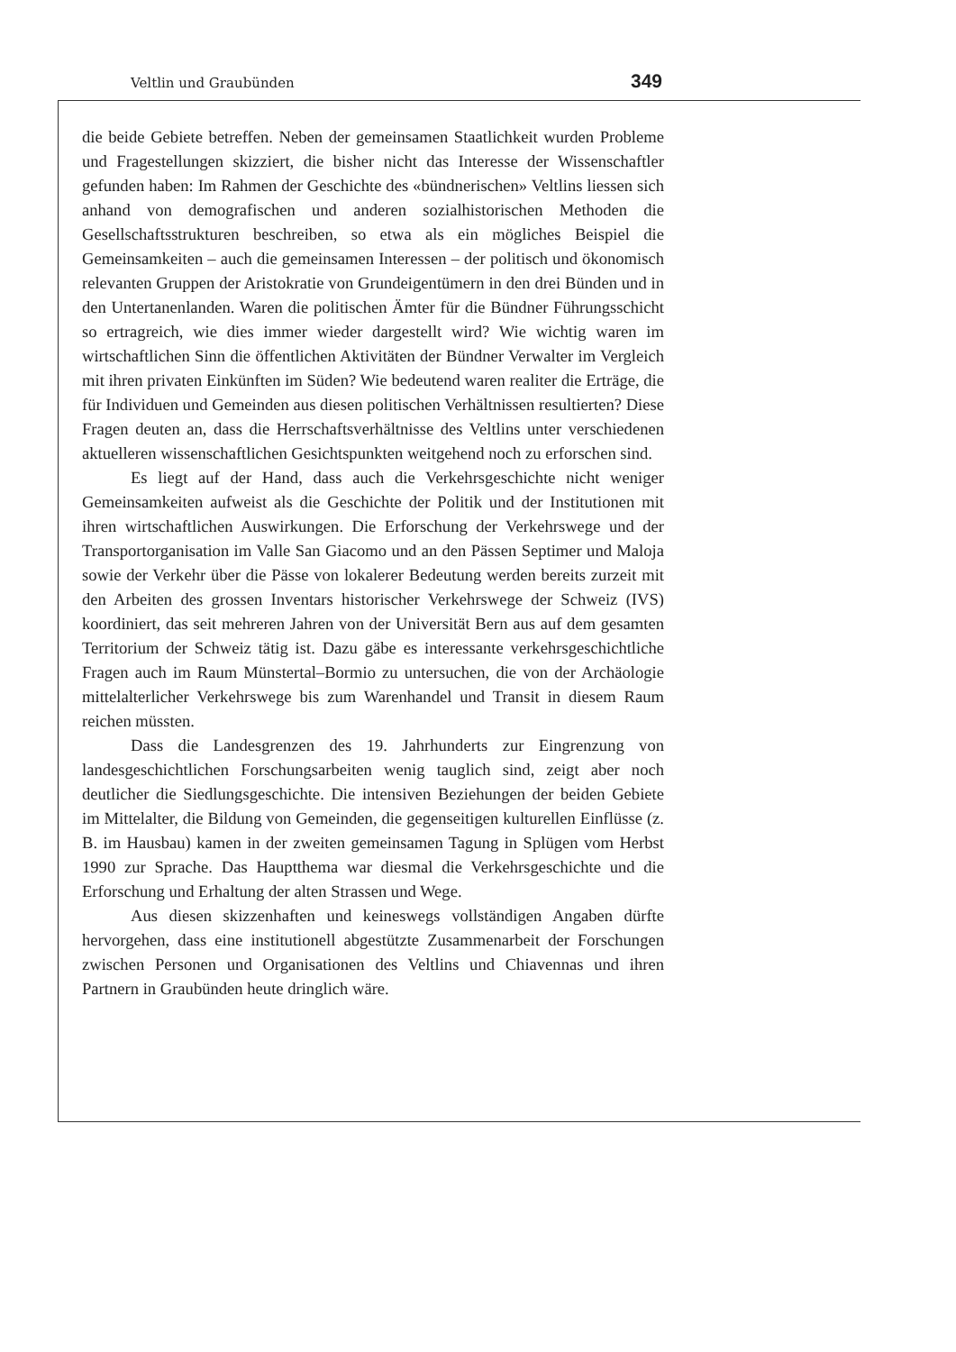Veltlin und Graubünden 349
die beide Gebiete betreffen. Neben der gemeinsamen Staatlichkeit wurden Probleme und Fragestellungen skizziert, die bisher nicht das Interesse der Wissenschaftler gefunden haben: Im Rahmen der Geschichte des «bündnerischen» Veltlins liessen sich anhand von demografischen und anderen sozialhistorischen Methoden die Gesellschaftsstrukturen beschreiben, so etwa als ein mögliches Beispiel die Gemeinsamkeiten – auch die gemeinsamen Interessen – der politisch und ökonomisch relevanten Gruppen der Aristokratie von Grundeigentümern in den drei Bünden und in den Untertanenlanden. Waren die politischen Ämter für die Bündner Führungsschicht so ertragreich, wie dies immer wieder dargestellt wird? Wie wichtig waren im wirtschaftlichen Sinn die öffentlichen Aktivitäten der Bündner Verwalter im Vergleich mit ihren privaten Einkünften im Süden? Wie bedeutend waren realiter die Erträge, die für Individuen und Gemeinden aus diesen politischen Verhältnissen resultierten? Diese Fragen deuten an, dass die Herrschaftsverhältnisse des Veltlins unter verschiedenen aktuelleren wissenschaftlichen Gesichtspunkten weitgehend noch zu erforschen sind.
Es liegt auf der Hand, dass auch die Verkehrsgeschichte nicht weniger Gemeinsamkeiten aufweist als die Geschichte der Politik und der Institutionen mit ihren wirtschaftlichen Auswirkungen. Die Erforschung der Verkehrswege und der Transportorganisation im Valle San Giacomo und an den Pässen Septimer und Maloja sowie der Verkehr über die Pässe von lokalerer Bedeutung werden bereits zurzeit mit den Arbeiten des grossen Inventars historischer Verkehrswege der Schweiz (IVS) koordiniert, das seit mehreren Jahren von der Universität Bern aus auf dem gesamten Territorium der Schweiz tätig ist. Dazu gäbe es interessante verkehrsgeschichtliche Fragen auch im Raum Münstertal–Bormio zu untersuchen, die von der Archäologie mittelalterlicher Verkehrswege bis zum Warenhandel und Transit in diesem Raum reichen müssten.
Dass die Landesgrenzen des 19. Jahrhunderts zur Eingrenzung von landesgeschichtlichen Forschungsarbeiten wenig tauglich sind, zeigt aber noch deutlicher die Siedlungsgeschichte. Die intensiven Beziehungen der beiden Gebiete im Mittelalter, die Bildung von Gemeinden, die gegenseitigen kulturellen Einflüsse (z. B. im Hausbau) kamen in der zweiten gemeinsamen Tagung in Splügen vom Herbst 1990 zur Sprache. Das Hauptthema war diesmal die Verkehrsgeschichte und die Erforschung und Erhaltung der alten Strassen und Wege.
Aus diesen skizzenhaften und keineswegs vollständigen Angaben dürfte hervorgehen, dass eine institutionell abgestützte Zusammenarbeit der Forschungen zwischen Personen und Organisationen des Veltlins und Chiavennas und ihren Partnern in Graubünden heute dringlich wäre.